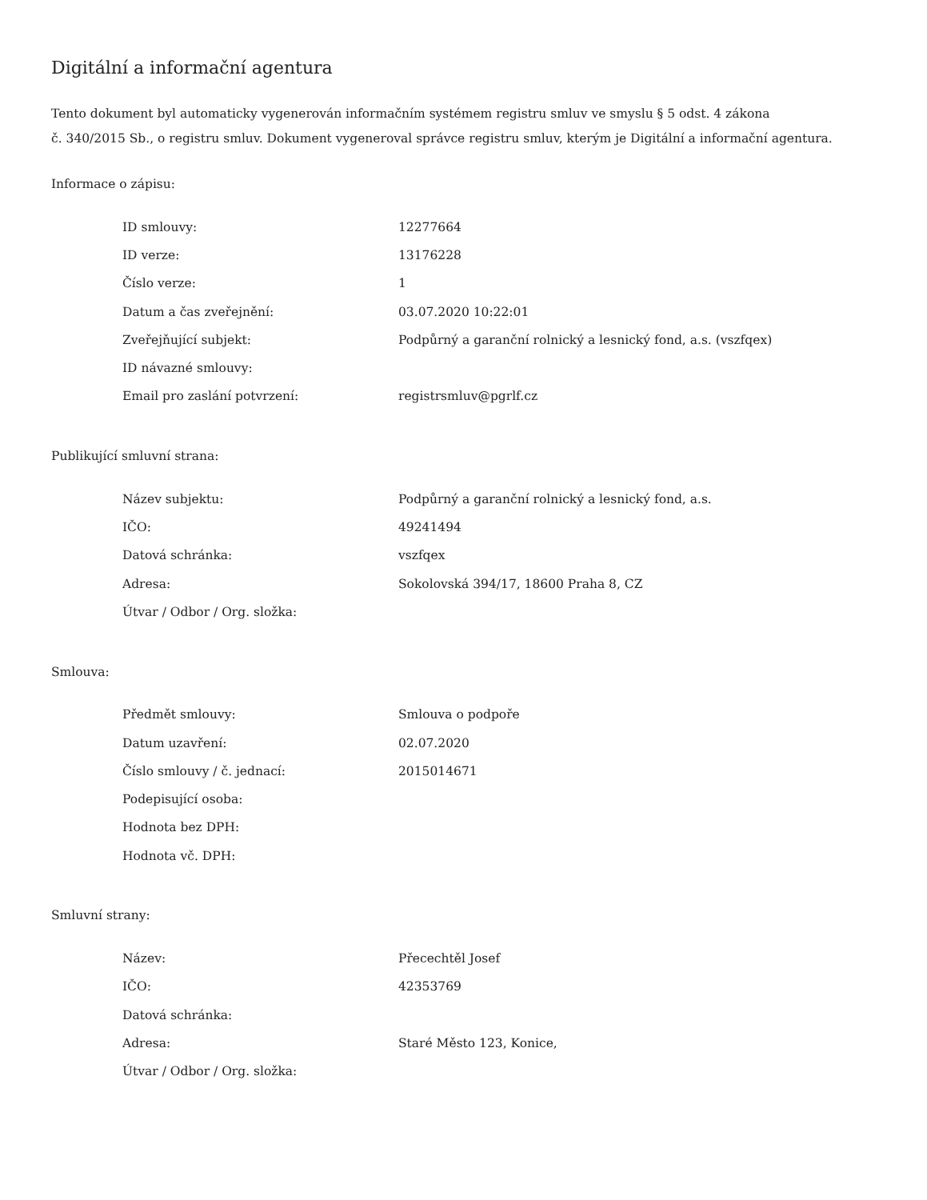Digitální a informační agentura
Tento dokument byl automaticky vygenerován informačním systémem registru smluv ve smyslu § 5 odst. 4 zákona
č. 340/2015 Sb., o registru smluv. Dokument vygeneroval správce registru smluv, kterým je Digitální a informační agentura.
Informace o zápisu:
| ID smlouvy: | 12277664 |
| ID verze: | 13176228 |
| Číslo verze: | 1 |
| Datum a čas zveřejnění: | 03.07.2020 10:22:01 |
| Zveřejňující subjekt: | Podpůrný a garanční rolnický a lesnický fond, a.s. (vszfqex) |
| ID návazné smlouvy: | |
| Email pro zaslání potvrzení: | registrsmluv@pgrlf.cz |
Publikující smluvní strana:
| Název subjektu: | Podpůrný a garanční rolnický a lesnický fond, a.s. |
| IČO: | 49241494 |
| Datová schránka: | vszfqex |
| Adresa: | Sokolovská 394/17, 18600 Praha 8, CZ |
| Útvar / Odbor / Org. složka: | |
Smlouva:
| Předmět smlouvy: | Smlouva o podpoře |
| Datum uzavření: | 02.07.2020 |
| Číslo smlouvy / č. jednací: | 2015014671 |
| Podepisující osoba: | |
| Hodnota bez DPH: | |
| Hodnota vč. DPH: | |
Smluvní strany:
| Název: | Přecechtěl Josef |
| IČO: | 42353769 |
| Datová schránka: | |
| Adresa: | Staré Město 123, Konice, |
| Útvar / Odbor / Org. složka: | |